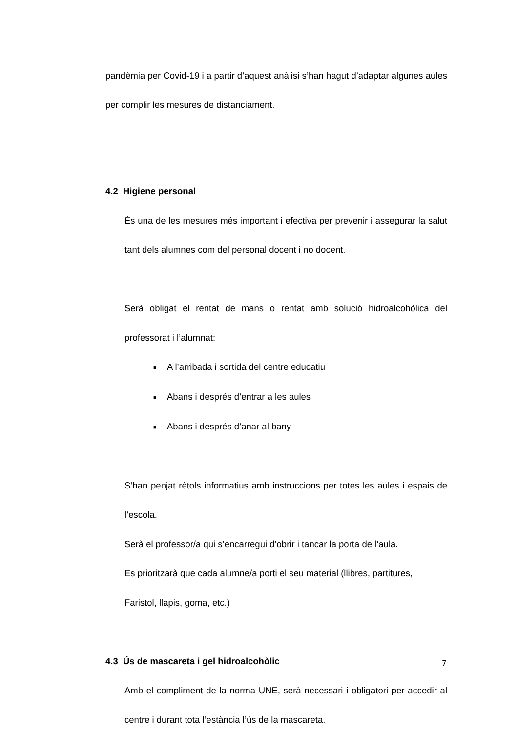pandèmia per Covid-19 i a partir d’aquest anàlisi s’han hagut d’adaptar algunes aules per complir les mesures de distanciament.
4.2 Higiene personal
És una de les mesures més important i efectiva per prevenir i assegurar la salut tant dels alumnes com del personal docent i no docent.
Serà obligat el rentat de mans o rentat amb solució hidroalcohòlica del professorat i l’alumnat:
■ A l’arribada i sortida del centre educatiu
■ Abans i després d’entrar a les aules
■ Abans i després d’anar al bany
S’han penjat rètols informatius amb instruccions per totes les aules i espais de l’escola.
Serà el professor/a qui s’encarregui d’obrir i tancar la porta de l’aula.
Es prioritzarà que cada alumne/a porti el seu material (llibres, partitures,
Faristol, llapis, goma, etc.)
4.3 Ús de mascareta i gel hidroalcohòlic
Amb el compliment de la norma UNE, serà necessari i obligatori per accedir al centre i durant tota l’estància l’ús de la mascareta.
7